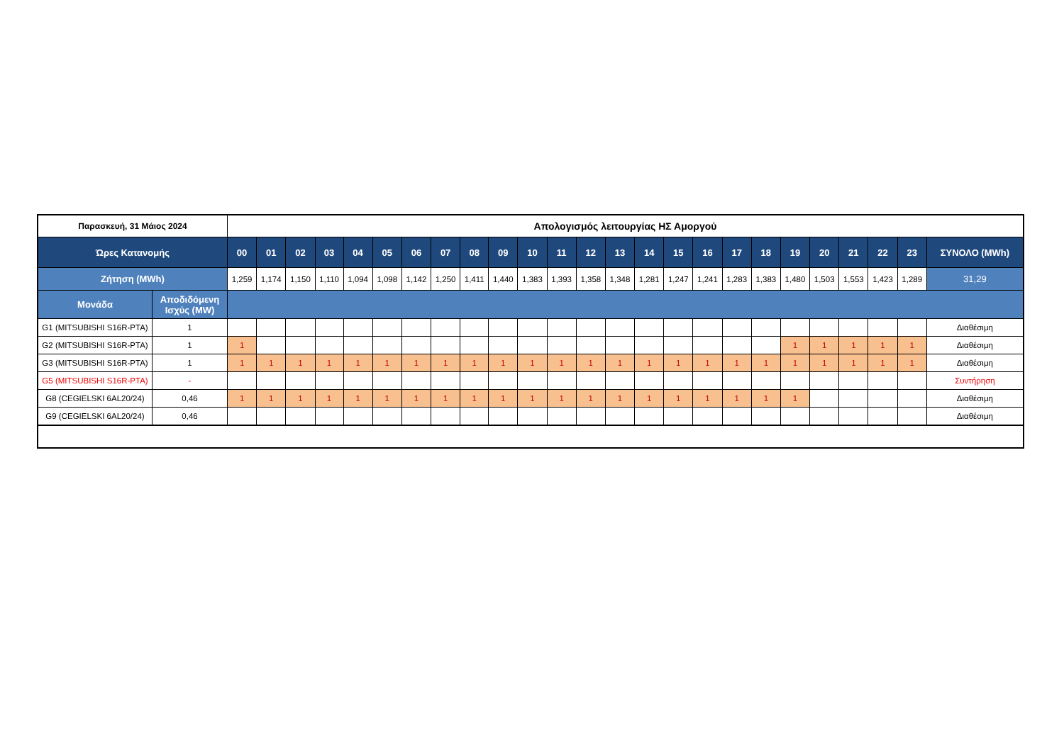| Παρασκευή, 31 Μάιος 2024 | | Απολογισμός λειτουργίας ΗΣ Αμοργού | | | | | | | | | | | | | | | | | | | | | | | | |
| --- | --- | --- | --- | --- | --- | --- | --- | --- | --- | --- | --- | --- | --- | --- | --- | --- | --- | --- | --- | --- | --- | --- | --- | --- | --- | --- |
| Ώρες Κατανομής | | 00 | 01 | 02 | 03 | 04 | 05 | 06 | 07 | 08 | 09 | 10 | 11 | 12 | 13 | 14 | 15 | 16 | 17 | 18 | 19 | 20 | 21 | 22 | 23 | ΣΥΝΟΛΟ (MWh) |
| Ζήτηση (MWh) | | 1,259 | 1,174 | 1,150 | 1,110 | 1,094 | 1,098 | 1,142 | 1,250 | 1,411 | 1,440 | 1,383 | 1,393 | 1,358 | 1,348 | 1,281 | 1,247 | 1,241 | 1,283 | 1,383 | 1,480 | 1,503 | 1,553 | 1,423 | 1,289 | 31,29 |
| Μονάδα | Αποδιδόμενη Ισχύς (MW) | | | | | | | | | | | | | | | | | | | | | | | | | |
| G1 (MITSUBISHI S16R-PTA) | 1 | | | | | | | | | | | | | | | | | | | | | | | | | Διαθέσιμη |
| G2 (MITSUBISHI S16R-PTA) | 1 | 1 | | | | | | | | | | | | | | | | | | | 1 | 1 | 1 | 1 | 1 | Διαθέσιμη |
| G3 (MITSUBISHI S16R-PTA) | 1 | 1 | 1 | 1 | 1 | 1 | 1 | 1 | 1 | 1 | 1 | 1 | 1 | 1 | 1 | 1 | 1 | 1 | 1 | 1 | 1 | 1 | 1 | 1 | 1 | Διαθέσιμη |
| G5 (MITSUBISHI S16R-PTA) | - | | | | | | | | | | | | | | | | | | | | | | | | | Συντήρηση |
| G8 (CEGIELSKI 6AL20/24) | 0,46 | 1 | 1 | 1 | 1 | 1 | 1 | 1 | 1 | 1 | 1 | 1 | 1 | 1 | 1 | 1 | 1 | 1 | 1 | 1 | 1 | | | | | Διαθέσιμη |
| G9 (CEGIELSKI 6AL20/24) | 0,46 | | | | | | | | | | | | | | | | | | | | | | | | | Διαθέσιμη |